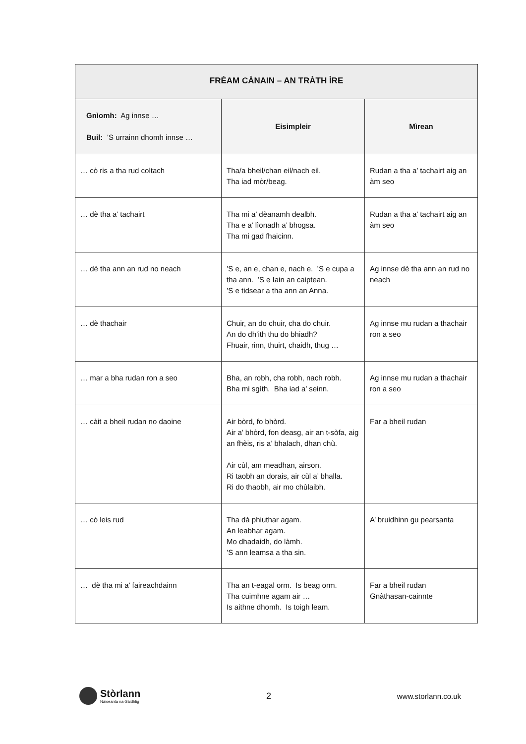| FRÈAM CÀNAIN – AN TRÀTH ÌRE | | |
| --- | --- | --- |
| Gnìomh: Ag innse … Buil: ’S urrainn dhomh innse … | Eisimpleir | Mìrean |
| … cò ris a tha rud coltach | Tha/a bheil/chan eil/nach eil. Tha iad mòr/beag. | Rudan a tha a’ tachairt aig an àm seo |
| … dè tha a’ tachairt | Tha mi a’ dèanamh dealbh. Tha e a’ lìonadh a’ bhogsa. Tha mi gad fhaicinn. | Rudan a tha a’ tachairt aig an àm seo |
| … dè tha ann an rud no neach | ’S e, an e, chan e, nach e. ’S e cupa a tha ann. ’S e Iain an caiptean. ’S e tidsear a tha ann an Anna. | Ag innse dè tha ann an rud no neach |
| … dè thachair | Chuir, an do chuir, cha do chuir. An do dh’ith thu do bhiadh? Fhuair, rinn, thuirt, chaidh, thug … | Ag innse mu rudan a thachair ron a seo |
| … mar a bha rudan ron a seo | Bha, an robh, cha robh, nach robh. Bha mi sgìth. Bha iad a’ seinn. | Ag innse mu rudan a thachair ron a seo |
| … càit a bheil rudan no daoine | Air bòrd, fo bhòrd. Air a’ bhòrd, fon deasg, air an t-sòfa, aig an fhèis, ris a’ bhalach, dhan chù. Air cùl, am meadhan, airson. Ri taobh an dorais, air cùl a’ bhalla. Ri do thaobh, air mo chùlaibh. | Far a bheil rudan |
| … cò leis rud | Tha dà phiuthar agam. An leabhar agam. Mo dhadaidh, do làmh. ’S ann leamsa a tha sin. | A’ bruidhinn gu pearsanta |
| … dè tha mi a’ faireachdainn | Tha an t-eagal orm. Is beag orm. Tha cuimhne agam air … Is aithne dhomh. Is toigh leam. | Far a bheil rudan Gnàthasan-cainnte |
Stòrlann
Nàiseanta na Gàidhlig
2
www.storlann.co.uk